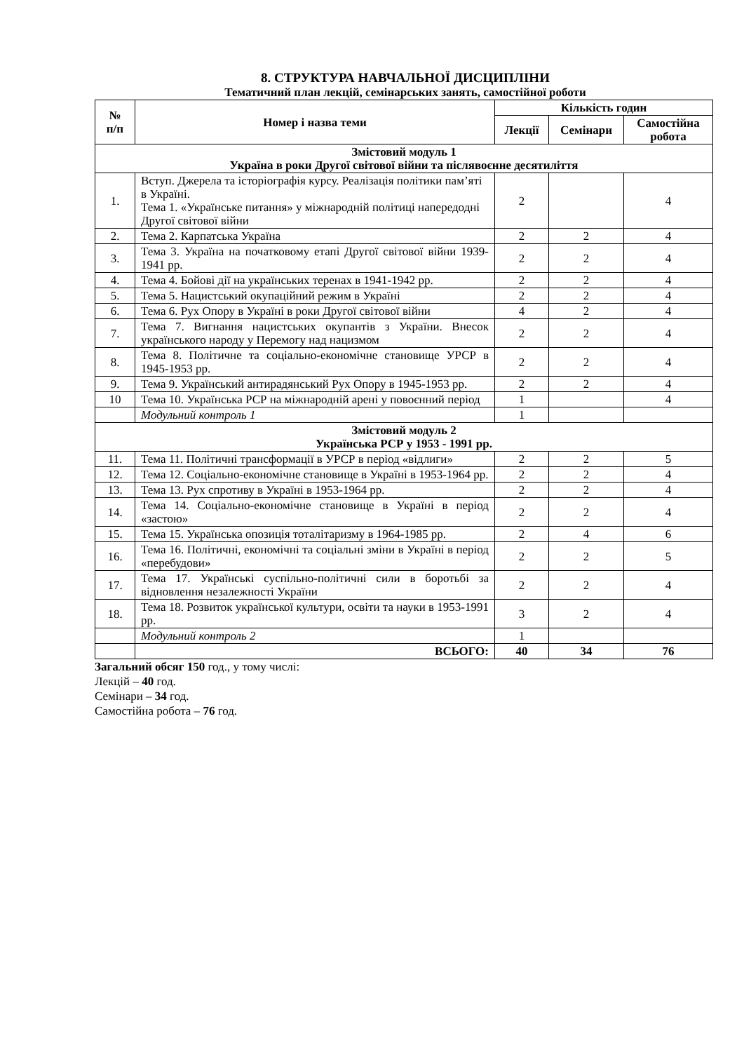8. СТРУКТУРА НАВЧАЛЬНОЇ ДИСЦИПЛІНИ
Тематичний план лекцій, семінарських занять, самостійної роботи
| № п/п | Номер і назва теми | Кількість годин | | |
| --- | --- | --- | --- | --- |
| | | Лекції | Семінари | Самостійна робота |
| Змістовий модуль 1 Україна в роки Другої світової війни та післявоєнне десятиліття | | | | |
| 1. | Вступ. Джерела та історіографія курсу. Реалізація політики пам’яті в Україні. Тема 1. «Українське питання» у міжнародній політиці напередодні Другої світової війни | 2 | | 4 |
| 2. | Тема 2. Карпатська Україна | 2 | 2 | 4 |
| 3. | Тема 3. Україна на початковому етапі Другої світової війни 1939-1941 рр. | 2 | 2 | 4 |
| 4. | Тема 4. Бойові дії на українських теренах в 1941-1942 рр. | 2 | 2 | 4 |
| 5. | Тема 5. Нацистський окупаційний режим в Україні | 2 | 2 | 4 |
| 6. | Тема 6. Рух Опору в Україні в роки Другої світової війни | 4 | 2 | 4 |
| 7. | Тема 7. Вигнання нацистських окупантів з України. Внесок українського народу у Перемогу над нацизмом | 2 | 2 | 4 |
| 8. | Тема 8. Політичне та соціально-економічне становище УРСР в 1945-1953 рр. | 2 | 2 | 4 |
| 9. | Тема 9. Український антирадянський Рух Опору в 1945-1953 рр. | 2 | 2 | 4 |
| 10 | Тема 10. Українська РСР на міжнародній арені у повоєнний період | 1 | | 4 |
| | Модульний контроль 1 | 1 | | |
| Змістовий модуль 2 Українська РСР у 1953 - 1991 рр. | | | | |
| 11. | Тема 11. Політичні трансформації в УРСР в період «відлиги» | 2 | 2 | 5 |
| 12. | Тема 12. Соціально-економічне становище в Україні в 1953-1964 рр. | 2 | 2 | 4 |
| 13. | Тема 13. Рух спротиву в Україні в 1953-1964 рр. | 2 | 2 | 4 |
| 14. | Тема 14. Соціально-економічне становище в Україні в період «застою» | 2 | 2 | 4 |
| 15. | Тема 15. Українська опозиція тоталітаризму в 1964-1985 рр. | 2 | 4 | 6 |
| 16. | Тема 16. Політичні, економічні та соціальні зміни в Україні в період «перебудови» | 2 | 2 | 5 |
| 17. | Тема 17. Українські суспільно-політичні сили в боротьбі за відновлення незалежності України | 2 | 2 | 4 |
| 18. | Тема 18. Розвиток української культури, освіти та науки в 1953-1991 рр. | 3 | 2 | 4 |
| | Модульний контроль 2 | 1 | | |
| | ВСЬОГО: | 40 | 34 | 76 |
Загальний обсяг 150 год., у тому числі:
Лекцій – 40 год.
Семінари – 34 год.
Самостійна робота – 76 год.